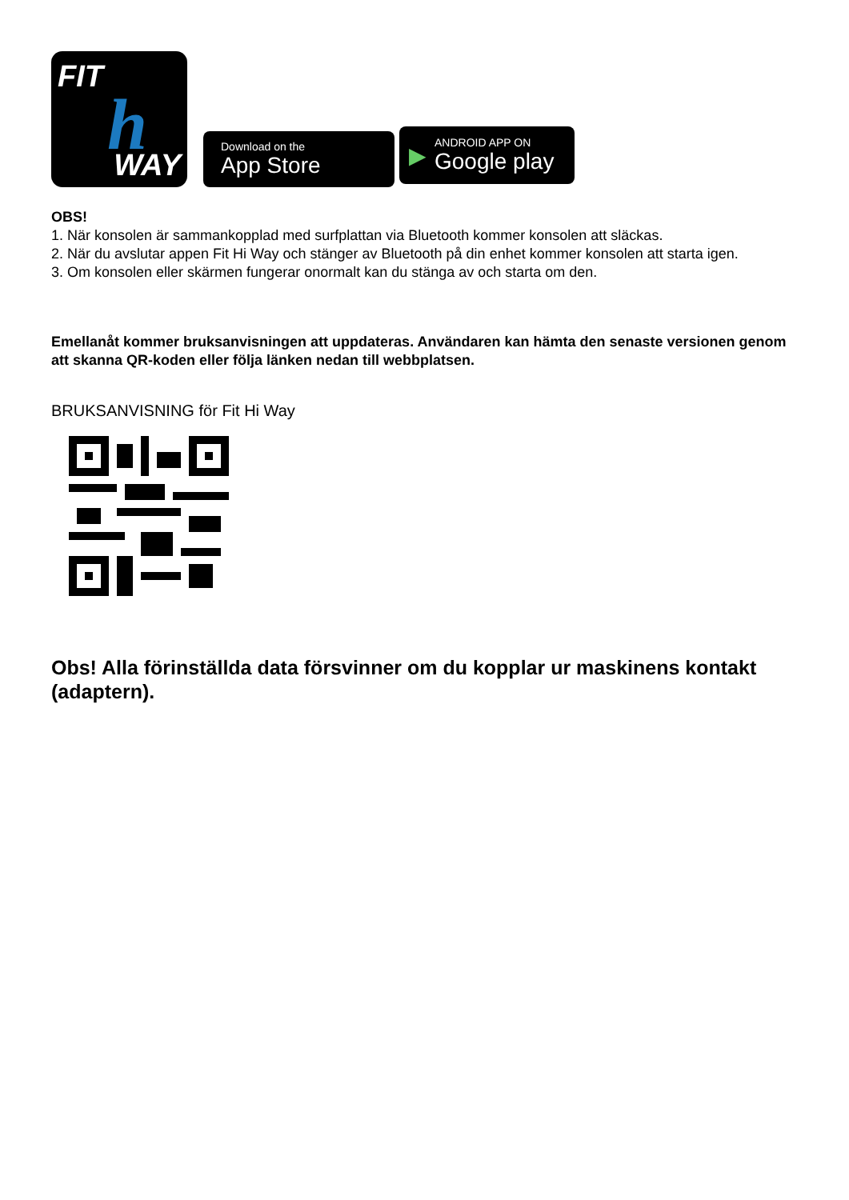FIT
h WAY
Download on the
App Store
▶
ANDROID APP ON
Google play
OBS!
1. När konsolen är sammankopplad med surfplattan via Bluetooth kommer konsolen att släckas.
2. När du avslutar appen Fit Hi Way och stänger av Bluetooth på din enhet kommer konsolen att starta igen.
3. Om konsolen eller skärmen fungerar onormalt kan du stänga av och starta om den.
Emellanåt kommer bruksanvisningen att uppdateras. Användaren kan hämta den senaste versionen genom att skanna QR-koden eller följa länken nedan till webbplatsen.
BRUKSANVISNING för Fit Hi Way
Obs! Alla förinställda data försvinner om du kopplar ur maskinens kontakt (adaptern).